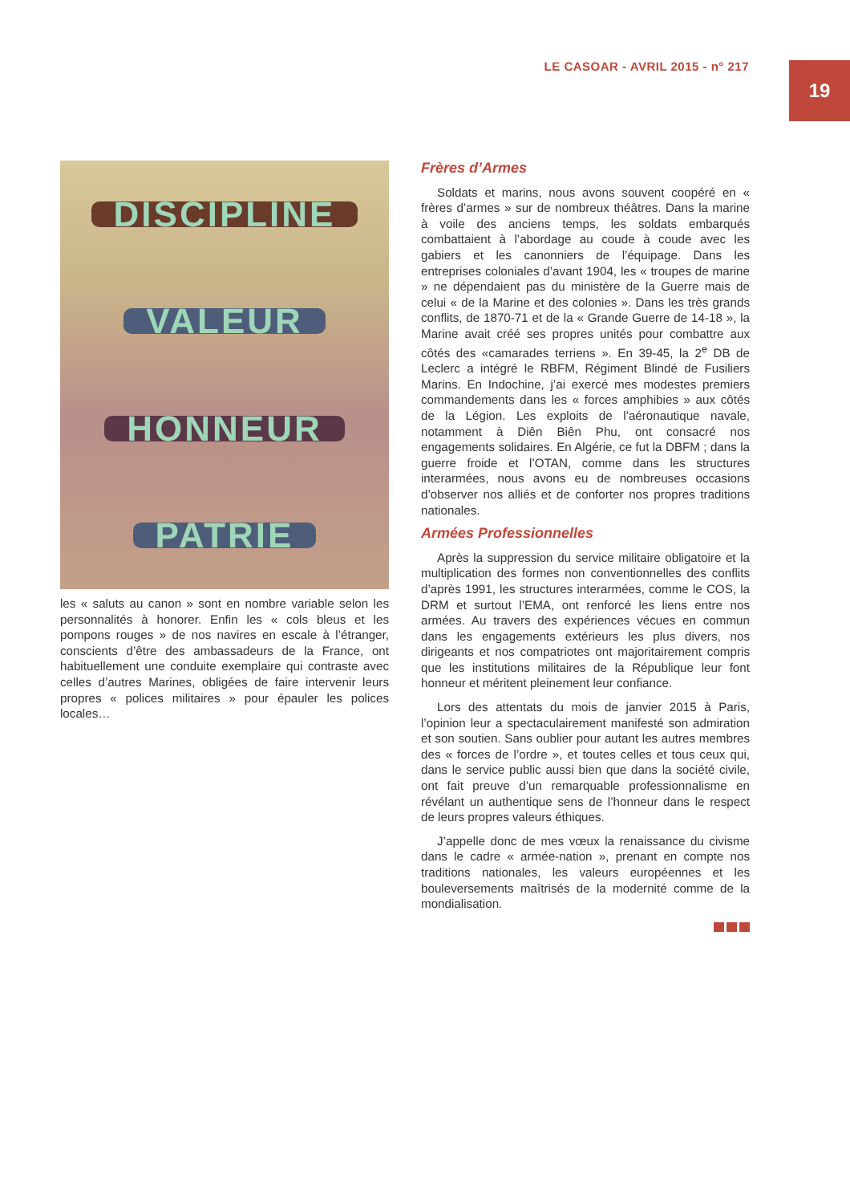LE CASOAR - AVRIL 2015 - n° 217
19
DISCIPLINE
VALEUR
HONNEUR
PATRIE
les « saluts au canon » sont en nombre variable selon les personnalités à honorer. Enfin les « cols bleus et les pompons rouges » de nos navires en escale à l’étranger, conscients d’être des ambassadeurs de la France, ont habituellement une conduite exemplaire qui contraste avec celles d’autres Marines, obligées de faire intervenir leurs propres « polices militaires » pour épauler les polices locales…
Frères d’Armes
Soldats et marins, nous avons souvent coopéré en « frères d’armes » sur de nombreux théâtres. Dans la marine à voile des anciens temps, les soldats embarqués combattaient à l’abordage au coude à coude avec les gabiers et les canonniers de l’équipage. Dans les entreprises coloniales d’avant 1904, les « troupes de marine » ne dépendaient pas du ministère de la Guerre mais de celui « de la Marine et des colonies ». Dans les très grands conflits, de 1870-71 et de la « Grande Guerre de 14-18 », la Marine avait créé ses propres unités pour combattre aux côtés des «camarades terriens ». En 39-45, la 2<sup>e</sup> DB de Leclerc a intégré le RBFM, Régiment Blindé de Fusiliers Marins. En Indochine, j’ai exercé mes modestes premiers commandements dans les « forces amphibies » aux côtés de la Légion. Les exploits de l’aéronautique navale, notamment à Diên Biên Phu, ont consacré nos engagements solidaires. En Algérie, ce fut la DBFM ; dans la guerre froide et l’OTAN, comme dans les structures interarmées, nous avons eu de nombreuses occasions d’observer nos alliés et de conforter nos propres traditions nationales.
Armées Professionnelles
Après la suppression du service militaire obligatoire et la multiplication des formes non conventionnelles des conflits d’après 1991, les structures interarmées, comme le COS, la DRM et surtout l’EMA, ont renforcé les liens entre nos armées. Au travers des expériences vécues en commun dans les engagements extérieurs les plus divers, nos dirigeants et nos compatriotes ont majoritairement compris que les institutions militaires de la République leur font honneur et méritent pleinement leur confiance.
Lors des attentats du mois de janvier 2015 à Paris, l’opinion leur a spectaculairement manifesté son admiration et son soutien. Sans oublier pour autant les autres membres des « forces de l’ordre », et toutes celles et tous ceux qui, dans le service public aussi bien que dans la société civile, ont fait preuve d’un remarquable professionnalisme en révélant un authentique sens de l’honneur dans le respect de leurs propres valeurs éthiques.
J’appelle donc de mes vœux la renaissance du civisme dans le cadre « armée-nation », prenant en compte nos traditions nationales, les valeurs européennes et les bouleversements maîtrisés de la modernité comme de la mondialisation.